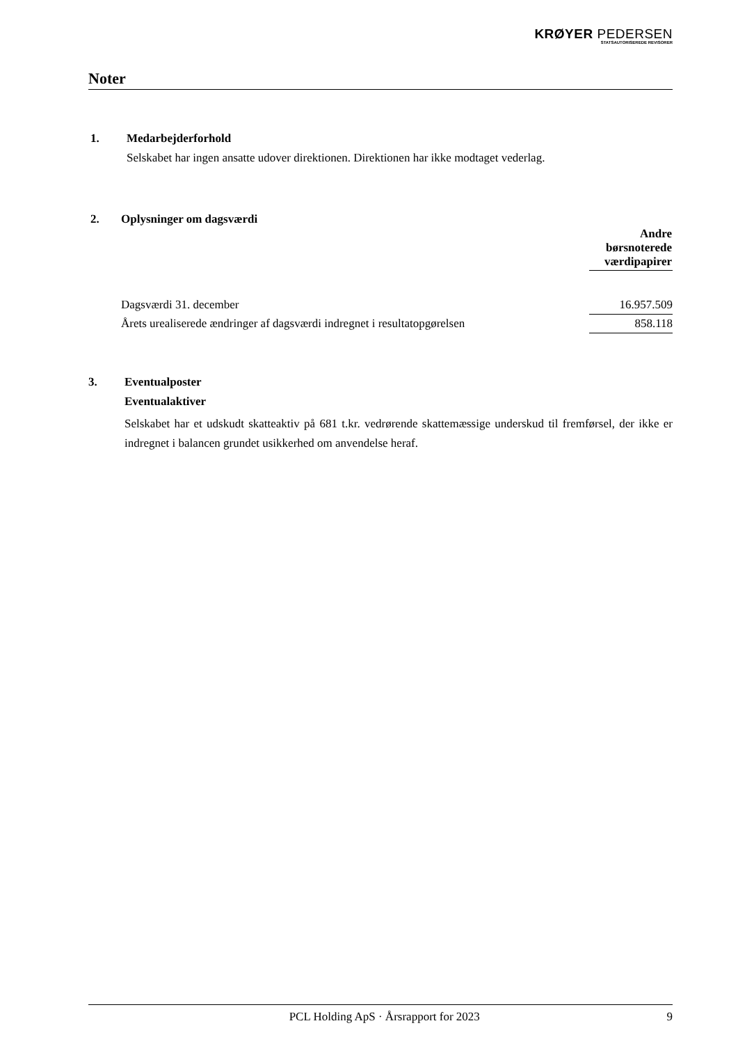KRØYER PEDERSEN
STATSAUTORISEREDE REVISORER
Noter
1. Medarbejderforhold
Selskabet har ingen ansatte udover direktionen. Direktionen har ikke modtaget vederlag.
2. Oplysninger om dagsværdi
| | Andre børsnoterede værdipapirer |
| Dagsværdi 31. december | 16.957.509 |
| Årets urealiserede ændringer af dagsværdi indregnet i resultatopgørelsen | 858.118 |
3. Eventualposter
Eventualaktiver
Selskabet har et udskudt skatteaktiv på 681 t.kr. vedrørende skattemæssige underskud til fremførsel, der ikke er indregnet i balancen grundet usikkerhed om anvendelse heraf.
PCL Holding ApS · Årsrapport for 2023 9